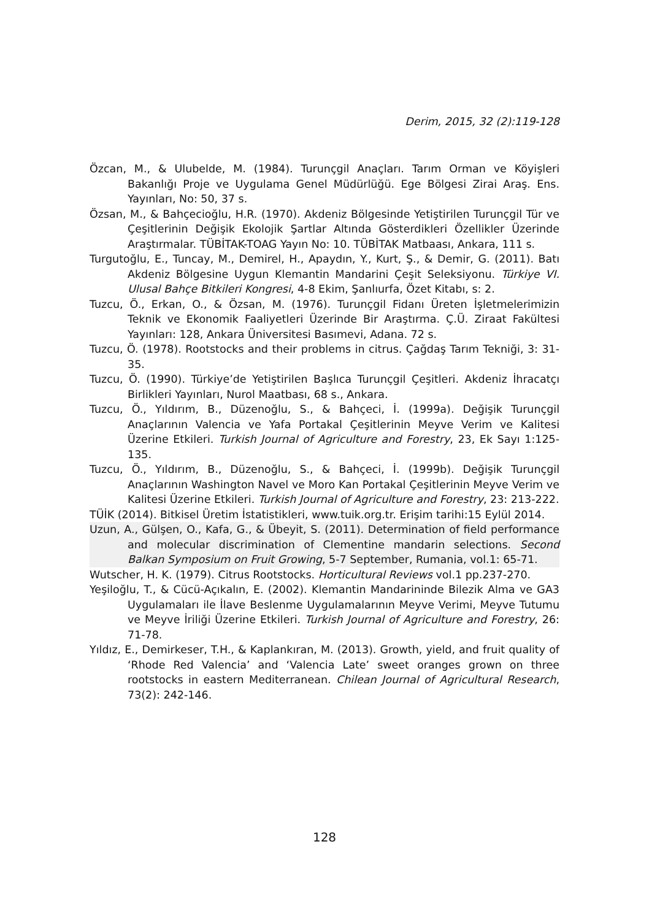Derim, 2015, 32 (2):119-128
Özcan, M., & Ulubelde, M. (1984). Turunçgil Anaçları. Tarım Orman ve Köyişleri Bakanlığı Proje ve Uygulama Genel Müdürlüğü. Ege Bölgesi Zirai Araş. Ens. Yayınları, No: 50, 37 s.
Özsan, M., & Bahçecioğlu, H.R. (1970). Akdeniz Bölgesinde Yetiştirilen Turunçgil Tür ve Çeşitlerinin Değişik Ekolojik Şartlar Altında Gösterdikleri Özellikler Üzerinde Araştırmalar. TÜBİTAK-TOAG Yayın No: 10. TÜBİTAK Matbaası, Ankara, 111 s.
Turgutoğlu, E., Tuncay, M., Demirel, H., Apaydın, Y., Kurt, Ş., & Demir, G. (2011). Batı Akdeniz Bölgesine Uygun Klemantin Mandarini Çeşit Seleksiyonu. Türkiye VI. Ulusal Bahçe Bitkileri Kongresi, 4-8 Ekim, Şanlıurfa, Özet Kitabı, s: 2.
Tuzcu, Ö., Erkan, O., & Özsan, M. (1976). Turunçgil Fidanı Üreten İşletmelerimizin Teknik ve Ekonomik Faaliyetleri Üzerinde Bir Araştırma. Ç.Ü. Ziraat Fakültesi Yayınları: 128, Ankara Üniversitesi Basımevi, Adana. 72 s.
Tuzcu, Ö. (1978). Rootstocks and their problems in citrus. Çağdaş Tarım Tekniği, 3: 31-35.
Tuzcu, Ö. (1990). Türkiye’de Yetiştirilen Başlıca Turunçgil Çeşitleri. Akdeniz İhracatçı Birlikleri Yayınları, Nurol Maatbası, 68 s., Ankara.
Tuzcu, Ö., Yıldırım, B., Düzenoğlu, S., & Bahçeci, İ. (1999a). Değişik Turunçgil Anaçlarının Valencia ve Yafa Portakal Çeşitlerinin Meyve Verim ve Kalitesi Üzerine Etkileri. Turkish Journal of Agriculture and Forestry, 23, Ek Sayı 1:125-135.
Tuzcu, Ö., Yıldırım, B., Düzenoğlu, S., & Bahçeci, İ. (1999b). Değişik Turunçgil Anaçlarının Washington Navel ve Moro Kan Portakal Çeşitlerinin Meyve Verim ve Kalitesi Üzerine Etkileri. Turkish Journal of Agriculture and Forestry, 23: 213-222.
TÜİK (2014). Bitkisel Üretim İstatistikleri, www.tuik.org.tr. Erişim tarihi:15 Eylül 2014.
Uzun, A., Gülşen, O., Kafa, G., & Übeyit, S. (2011). Determination of field performance and molecular discrimination of Clementine mandarin selections. Second Balkan Symposium on Fruit Growing, 5-7 September, Rumania, vol.1: 65-71.
Wutscher, H. K. (1979). Citrus Rootstocks. Horticultural Reviews vol.1 pp.237-270.
Yeşiloğlu, T., & Cücü-Açıkalın, E. (2002). Klemantin Mandarininde Bilezik Alma ve GA3 Uygulamaları ile İlave Beslenme Uygulamalarının Meyve Verimi, Meyve Tutumu ve Meyve İriliği Üzerine Etkileri. Turkish Journal of Agriculture and Forestry, 26: 71-78.
Yıldız, E., Demirkeser, T.H., & Kaplankıran, M. (2013). Growth, yield, and fruit quality of ‘Rhode Red Valencia’ and ‘Valencia Late’ sweet oranges grown on three rootstocks in eastern Mediterranean. Chilean Journal of Agricultural Research, 73(2): 242-146.
128